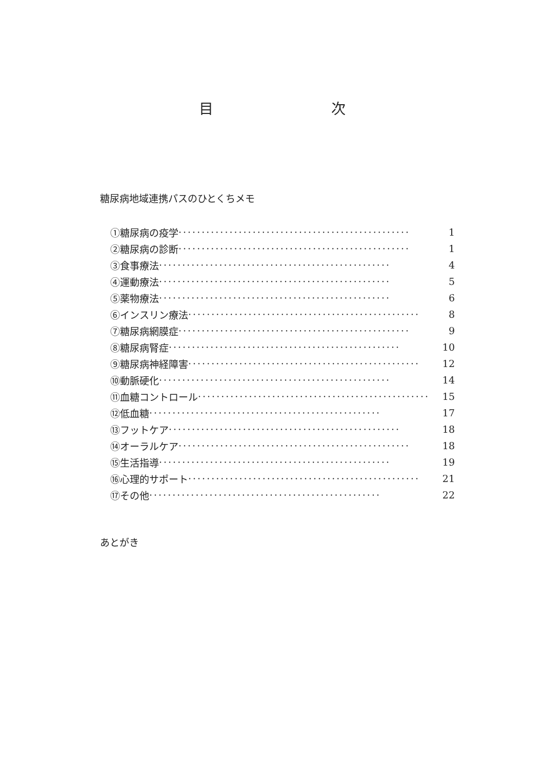目 次
糖尿病地域連携パスのひとくちメモ
①糖尿病の疫学 ·················································· 1
②糖尿病の診断 ·················································· 1
③食事療法 ·················································· 4
④運動療法 ·················································· 5
⑤薬物療法 ·················································· 6
⑥インスリン療法 ·················································· 8
⑦糖尿病網膜症 ·················································· 9
⑧糖尿病腎症 ·················································· 10
⑨糖尿病神経障害 ·················································· 12
⑩動脈硬化 ·················································· 14
⑪血糖コントロール ·················································· 15
⑫低血糖 ·················································· 17
⑬フットケア ·················································· 18
⑭オーラルケア ·················································· 18
⑮生活指導 ·················································· 19
⑯心理的サポート ·················································· 21
⑰その他 ·················································· 22
あとがき